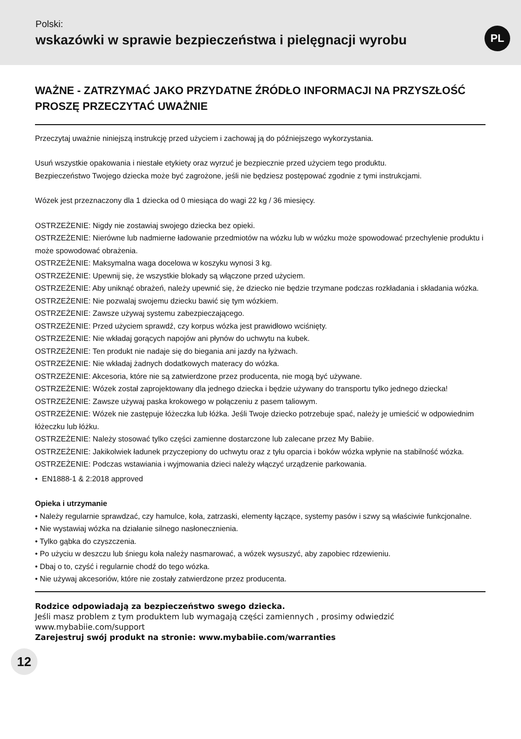Polski:
wskazówki w sprawie bezpieczeństwa i pielęgnacji wyrobu
PL
WAŻNE - ZATRZYMAĆ JAKO PRZYDATNE ŹRÓDŁO INFORMACJI NA PRZYSZŁOŚĆ PROSZĘ PRZECZYTAĆ UWAŻNIE
Przeczytaj uważnie niniejszą instrukcję przed użyciem i zachowaj ją do późniejszego wykorzystania.
Usuń wszystkie opakowania i niestałe etykiety oraz wyrzuć je bezpiecznie przed użyciem tego produktu.
Bezpieczeństwo Twojego dziecka może być zagrożone, jeśli nie będziesz postępować zgodnie z tymi instrukcjami.
Wózek jest przeznaczony dla 1 dziecka od 0 miesiąca do wagi 22 kg / 36 miesięcy.
OSTRZEŻENIE: Nigdy nie zostawiaj swojego dziecka bez opieki.
OSTRZEŻENIE: Nierówne lub nadmierne ładowanie przedmiotów na wózku lub w wózku może spowodować przechylenie produktu i może spowodować obrażenia.
OSTRZEŻENIE: Maksymalna waga docelowa w koszyku wynosi 3 kg.
OSTRZEŻENIE: Upewnij się, że wszystkie blokady są włączone przed użyciem.
OSTRZEŻENIE: Aby uniknąć obrażeń, należy upewnić się, że dziecko nie będzie trzymane podczas rozkładania i składania wózka.
OSTRZEŻENIE: Nie pozwalaj swojemu dziecku bawić się tym wózkiem.
OSTRZEŻENIE: Zawsze używaj systemu zabezpieczającego.
OSTRZEŻENIE: Przed użyciem sprawdź, czy korpus wózka jest prawidłowo wciśnięty.
OSTRZEŻENIE: Nie wkładaj gorących napojów ani płynów do uchwytu na kubek.
OSTRZEŻENIE: Ten produkt nie nadaje się do biegania ani jazdy na łyżwach.
OSTRZEŻENIE: Nie wkładaj żadnych dodatkowych materacy do wózka.
OSTRZEŻENIE: Akcesoria, które nie są zatwierdzone przez producenta, nie mogą być używane.
OSTRZEŻENIE: Wózek został zaprojektowany dla jednego dziecka i będzie używany do transportu tylko jednego dziecka!
OSTRZEŻENIE: Zawsze używaj paska krokowego w połączeniu z pasem taliowym.
OSTRZEŻENIE: Wózek nie zastępuje łóżeczka lub łóżka. Jeśli Twoje dziecko potrzebuje spać, należy je umieścić w odpowiednim łóżeczku lub łóżku.
OSTRZEŻENIE: Należy stosować tylko części zamienne dostarczone lub zalecane przez My Babiie.
OSTRZEŻENIE: Jakikolwiek ładunek przyczepiony do uchwytu oraz z tyłu oparcia i boków wózka wpłynie na stabilność wózka.
OSTRZEŻENIE: Podczas wstawiania i wyjmowania dzieci należy włączyć urządzenie parkowania.
• EN1888-1 & 2:2018 approved
Opieka i utrzymanie
• Należy regularnie sprawdzać, czy hamulce, koła, zatrzaski, elementy łączące, systemy pasów i szwy są właściwie funkcjonalne.
• Nie wystawiaj wózka na działanie silnego nasłonecznienia.
• Tylko gąbka do czyszczenia.
• Po użyciu w deszczu lub śniegu koła należy nasmarować, a wózek wysuszyć, aby zapobiec rdzewieniu.
• Dbaj o to, czyść i regularnie chodź do tego wózka.
• Nie używaj akcesoriów, które nie zostały zatwierdzone przez producenta.
Rodzice odpowiadają za bezpieczeństwo swego dziecka.
Jeśli masz problem z tym produktem lub wymagają części zamiennych , prosimy odwiedzić
www.mybabiie.com/support
Zarejestruj swój produkt na stronie: www.mybabiie.com/warranties
12